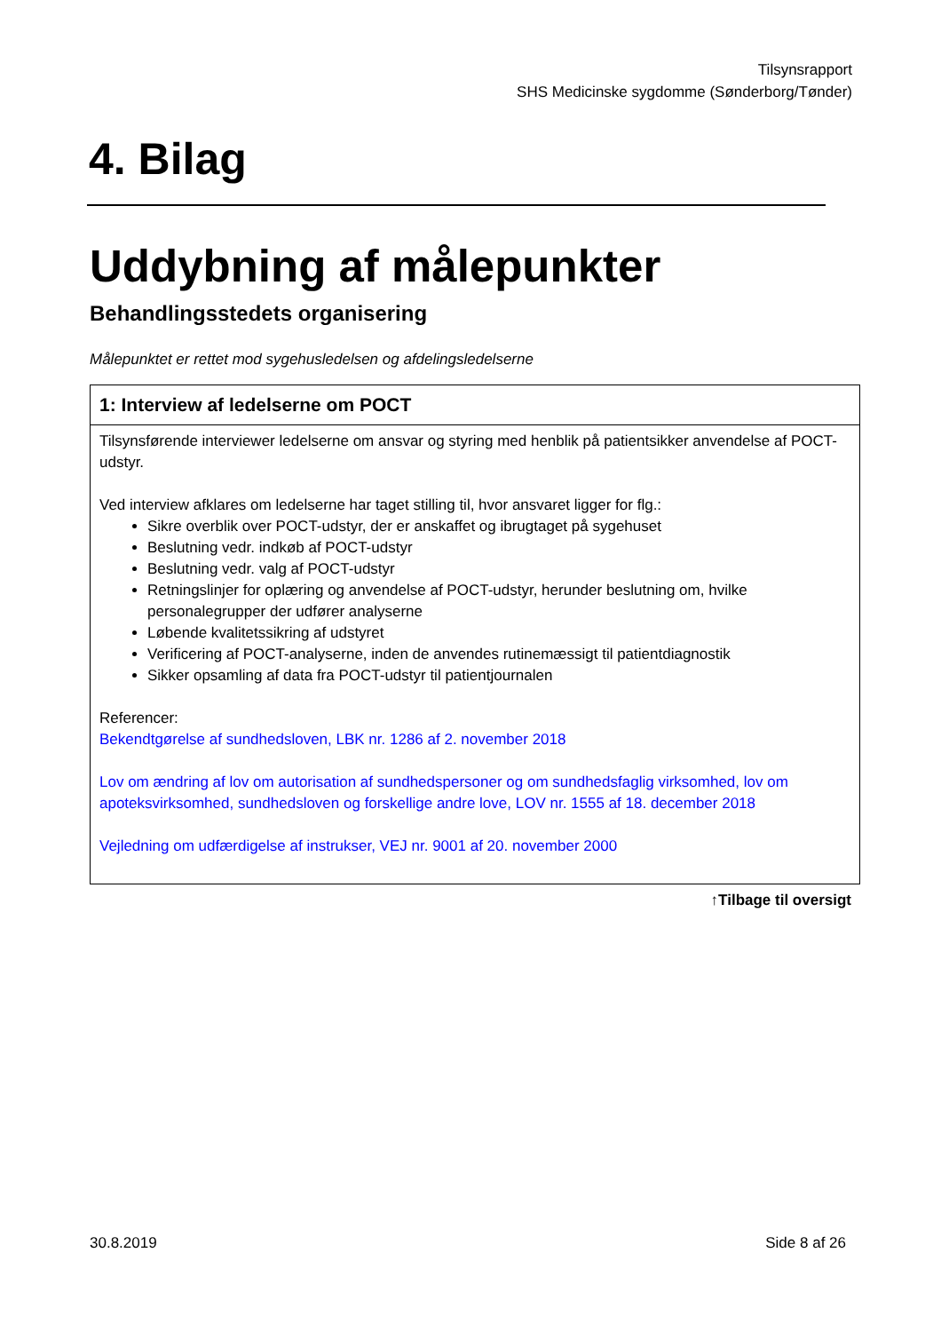Tilsynsrapport
SHS Medicinske sygdomme (Sønderborg/Tønder)
4. Bilag
Uddybning af målepunkter
Behandlingsstedets organisering
Målepunktet er rettet mod sygehusledelsen og afdelingsledelserne
| 1: Interview af ledelserne om POCT |
| --- |
| Tilsynsførende interviewer ledelserne om ansvar og styring med henblik på patientsikker anvendelse af POCT-udstyr. Ved interview afklares om ledelserne har taget stilling til, hvor ansvaret ligger for flg.: Sikre overblik over POCT-udstyr, der er anskaffet og ibrugtaget på sygehuset Beslutning vedr. indkøb af POCT-udstyr Beslutning vedr. valg af POCT-udstyr Retningslinjer for oplæring og anvendelse af POCT-udstyr, herunder beslutning om, hvilke personalegrupper der udfører analyserne Løbende kvalitetssikring af udstyret Verificering af POCT-analyserne, inden de anvendes rutinemæssigt til patientdiagnostik Sikker opsamling af data fra POCT-udstyr til patientjournalen Referencer: Bekendtgørelse af sundhedsloven, LBK nr. 1286 af 2. november 2018 Lov om ændring af lov om autorisation af sundhedspersoner og om sundhedsfaglig virksomhed, lov om apoteksvirksomhed, sundhedsloven og forskellige andre love, LOV nr. 1555 af 18. december 2018 Vejledning om udfærdigelse af instrukser, VEJ nr. 9001 af 20. november 2000 |
↑Tilbage til oversigt
30.8.2019 Side 8 af 26